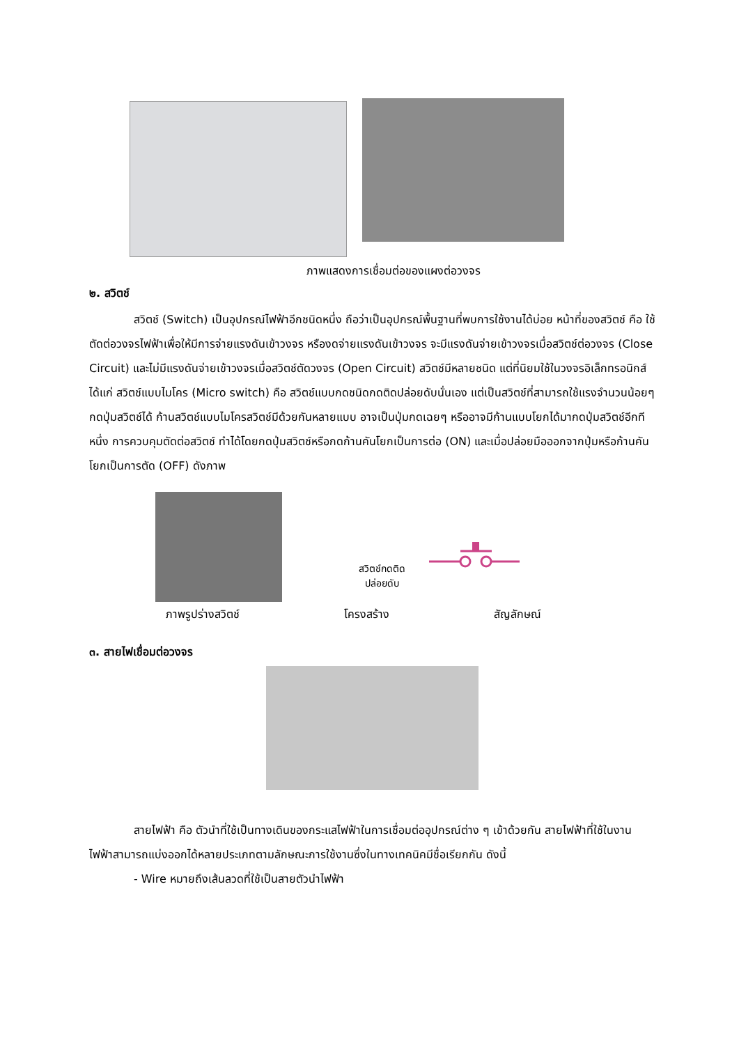ภาพแสดงการเชื่อมต่อของแผงต่อวงจร
๒. สวิตช์
สวิตช์ (Switch) เป็นอุปกรณ์ไฟฟ้าอีกชนิดหนึ่ง ถือว่าเป็นอุปกรณ์พื้นฐานที่พบการใช้งานได้บ่อย หน้าที่ของสวิตช์ คือ ใช้ตัดต่อวงจรไฟฟ้าเพื่อให้มีการจ่ายแรงดันเข้าวงจร หรืองดจ่ายแรงดันเข้าวงจร จะมีแรงดันจ่ายเข้าวงจรเมื่อสวิตช์ต่อวงจร (Close Circuit) และไม่มีแรงดันจ่ายเข้าวงจรเมื่อสวิตช์ตัดวงจร (Open Circuit) สวิตช์มีหลายชนิด แต่ที่นิยมใช้ในวงจรอิเล็กทรอนิกส์ ได้แก่ สวิตช์แบบไมโคร (Micro switch) คือ สวิตช์แบบกดชนิดกดติดปล่อยดับนั่นเอง แต่เป็นสวิตช์ที่สามารถใช้แรงจำนวนน้อยๆ กดปุ่มสวิตช์ได้ ก้านสวิตช์แบบไมโครสวิตช์มีด้วยกันหลายแบบ อาจเป็นปุ่มกดเฉยๆ หรืออาจมีก้านแบบโยกได้มากดปุ่มสวิตช์อีกทีหนึ่ง การควบคุมตัดต่อสวิตช์ ทำได้โดยกดปุ่มสวิตช์หรือกดก้านคันโยกเป็นการต่อ (ON) และเมื่อปล่อยมือออกจากปุ่มหรือก้านคันโยกเป็นการตัด (OFF) ดังภาพ
สวิตช์กดติด
ปล่อยดับ
ภาพรูปร่างสวิตช์ โครงสร้าง สัญลักษณ์
๓. สายไฟเชื่อมต่อวงจร
สายไฟฟ้า คือ ตัวนำที่ใช้เป็นทางเดินของกระแสไฟฟ้าในการเชื่อมต่ออุปกรณ์ต่าง ๆ เข้าด้วยกัน สายไฟฟ้าที่ใช้ในงานไฟฟ้าสามารถแบ่งออกได้หลายประเภทตามลักษณะการใช้งานซึ่งในทางเทคนิคมีชื่อเรียกกัน ดังนี้
- Wire หมายถึงเส้นลวดที่ใช้เป็นสายตัวนำไฟฟ้า